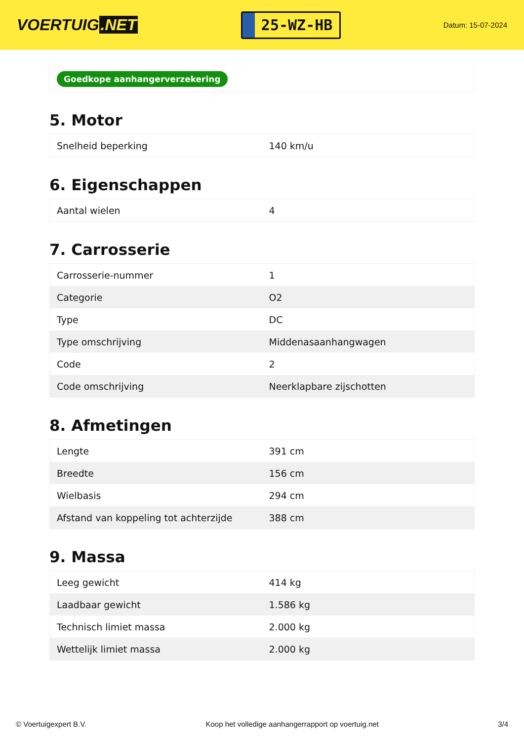VOERTUIG.NET
25-WZ-HB
Datum: 15-07-2024
Goedkope aanhangerverzekering
5. Motor
| Snelheid beperking | 140 km/u |
6. Eigenschappen
| Aantal wielen | 4 |
7. Carrosserie
| Carrosserie-nummer | 1 |
| Categorie | O2 |
| Type | DC |
| Type omschrijving | Middenasaanhangwagen |
| Code | 2 |
| Code omschrijving | Neerklapbare zijschotten |
8. Afmetingen
| Lengte | 391 cm |
| Breedte | 156 cm |
| Wielbasis | 294 cm |
| Afstand van koppeling tot achterzijde | 388 cm |
9. Massa
| Leeg gewicht | 414 kg |
| Laadbaar gewicht | 1.586 kg |
| Technisch limiet massa | 2.000 kg |
| Wettelijk limiet massa | 2.000 kg |
© Voertuigexpert B.V. Koop het volledige aanhangerrapport op voertuig.net 3/4